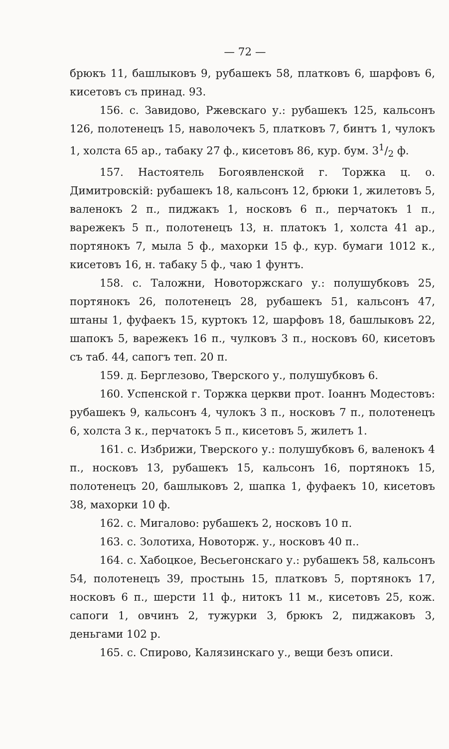— 72 —
брюкъ 11, башлыковъ 9, рубашекъ 58, платковъ 6, шарфовъ 6, кисетовъ съ принад. 93.
156. с. Завидово, Ржевскаго у.: рубашекъ 125, кальсонъ 126, полотенецъ 15, наволочекъ 5, платковъ 7, бинтъ 1, чулокъ 1, холста 65 ар., табаку 27 ф., кисетовъ 86, кур. бум. 31/2 ф.
157. Настоятель Богоявленской г. Торжка ц. о. Димитровскій: рубашекъ 18, кальсонъ 12, брюки 1, жилетовъ 5, валенокъ 2 п., пиджакъ 1, носковъ 6 п., перчатокъ 1 п., варежекъ 5 п., полотенецъ 13, н. платокъ 1, холста 41 ар., портянокъ 7, мыла 5 ф., махорки 15 ф., кур. бумаги 1012 к., кисетовъ 16, н. табаку 5 ф., чаю 1 фунтъ.
158. с. Таложни, Новоторжскаго у.: полушубковъ 25, портянокъ 26, полотенецъ 28, рубашекъ 51, кальсонъ 47, штаны 1, фуфаекъ 15, куртокъ 12, шарфовъ 18, башлыковъ 22, шапокъ 5, варежекъ 16 п., чулковъ 3 п., носковъ 60, кисетовъ съ таб. 44, сапогъ теп. 20 п.
159. д. Берглезово, Тверского у., полушубковъ 6.
160. Успенской г. Торжка церкви прот. Іоаннъ Модестовъ: рубашекъ 9, кальсонъ 4, чулокъ 3 п., носковъ 7 п., полотенецъ 6, холста 3 к., перчатокъ 5 п., кисетовъ 5, жилетъ 1.
161. с. Избрижи, Тверского у.: полушубковъ 6, валенокъ 4 п., носковъ 13, рубашекъ 15, кальсонъ 16, портянокъ 15, полотенецъ 20, башлыковъ 2, шапка 1, фуфаекъ 10, кисетовъ 38, махорки 10 ф.
162. с. Мигалово: рубашекъ 2, носковъ 10 п.
163. с. Золотиха, Новоторж. у., носковъ 40 п..
164. с. Хабоцкое, Весьегонскаго у.: рубашекъ 58, кальсонъ 54, полотенецъ 39, простынь 15, платковъ 5, портянокъ 17, носковъ 6 п., шерсти 11 ф., нитокъ 11 м., кисетовъ 25, кож. сапоги 1, овчинъ 2, тужурки 3, брюкъ 2, пиджаковъ 3, деньгами 102 р.
165. с. Спирово, Калязинскаго у., вещи безъ описи.